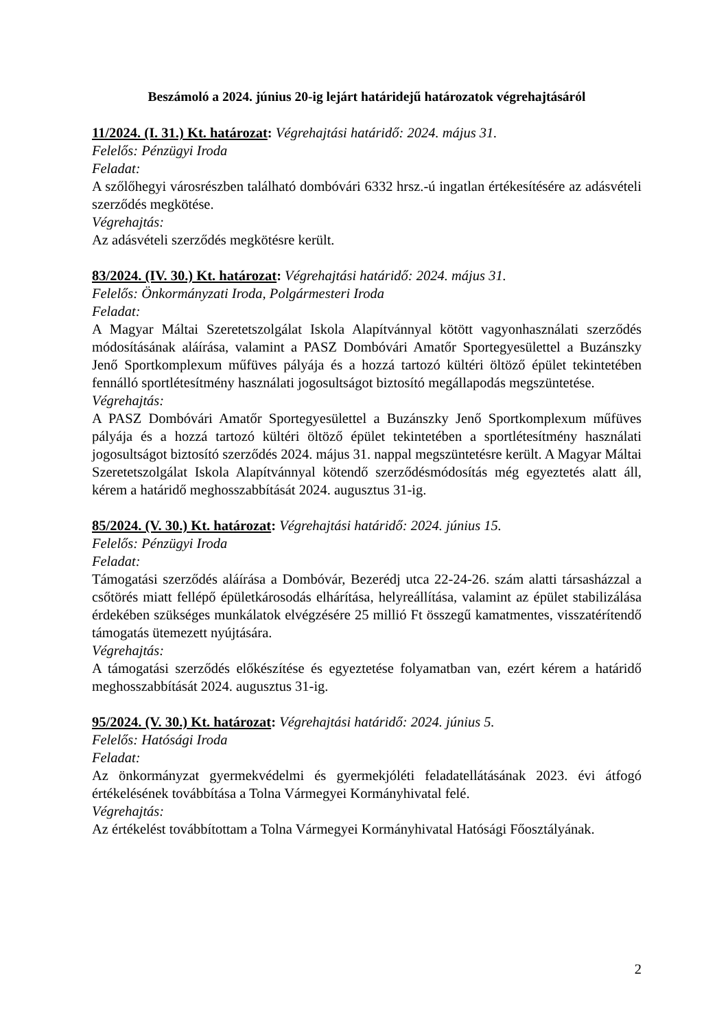Beszámoló a 2024. június 20-ig lejárt határidejű határozatok végrehajtásáról
11/2024. (I. 31.) Kt. határozat: Végrehajtási határidő: 2024. május 31.
Felelős: Pénzügyi Iroda
Feladat:
A szőlőhegyi városrészben található dombóvári 6332 hrsz.-ú ingatlan értékesítésére az adásvételi szerződés megkötése.
Végrehajtás:
Az adásvételi szerződés megkötésre került.
83/2024. (IV. 30.) Kt. határozat: Végrehajtási határidő: 2024. május 31.
Felelős: Önkormányzati Iroda, Polgármesteri Iroda
Feladat:
A Magyar Máltai Szeretetszolgálat Iskola Alapítvánnyal kötött vagyonhasználati szerződés módosításának aláírása, valamint a PASZ Dombóvári Amatőr Sportegyesülettel a Buzánszky Jenő Sportkomplexum műfüves pályája és a hozzá tartozó kültéri öltöző épület tekintetében fennálló sportlétesítmény használati jogosultságot biztosító megállapodás megszüntetése.
Végrehajtás:
A PASZ Dombóvári Amatőr Sportegyesülettel a Buzánszky Jenő Sportkomplexum műfüves pályája és a hozzá tartozó kültéri öltöző épület tekintetében a sportlétesítmény használati jogosultságot biztosító szerződés 2024. május 31. nappal megszüntetésre került. A Magyar Máltai Szeretetszolgálat Iskola Alapítvánnyal kötendő szerződésmódosítás még egyeztetés alatt áll, kérem a határidő meghosszabbítását 2024. augusztus 31-ig.
85/2024. (V. 30.) Kt. határozat: Végrehajtási határidő: 2024. június 15.
Felelős: Pénzügyi Iroda
Feladat:
Támogatási szerződés aláírása a Dombóvár, Bezerédj utca 22-24-26. szám alatti társasházzal a csőtörés miatt fellépő épületkárosodás elhárítása, helyreállítása, valamint az épület stabilizálása érdekében szükséges munkálatok elvégzésére 25 millió Ft összegű kamatmentes, visszatérítendő támogatás ütemezett nyújtására.
Végrehajtás:
A támogatási szerződés előkészítése és egyeztetése folyamatban van, ezért kérem a határidő meghosszabbítását 2024. augusztus 31-ig.
95/2024. (V. 30.) Kt. határozat: Végrehajtási határidő: 2024. június 5.
Felelős: Hatósági Iroda
Feladat:
Az önkormányzat gyermekvédelmi és gyermekjóléti feladatellátásának 2023. évi átfogó értékelésének továbbítása a Tolna Vármegyei Kormányhivatal felé.
Végrehajtás:
Az értékelést továbbítottam a Tolna Vármegyei Kormányhivatal Hatósági Főosztályának.
2